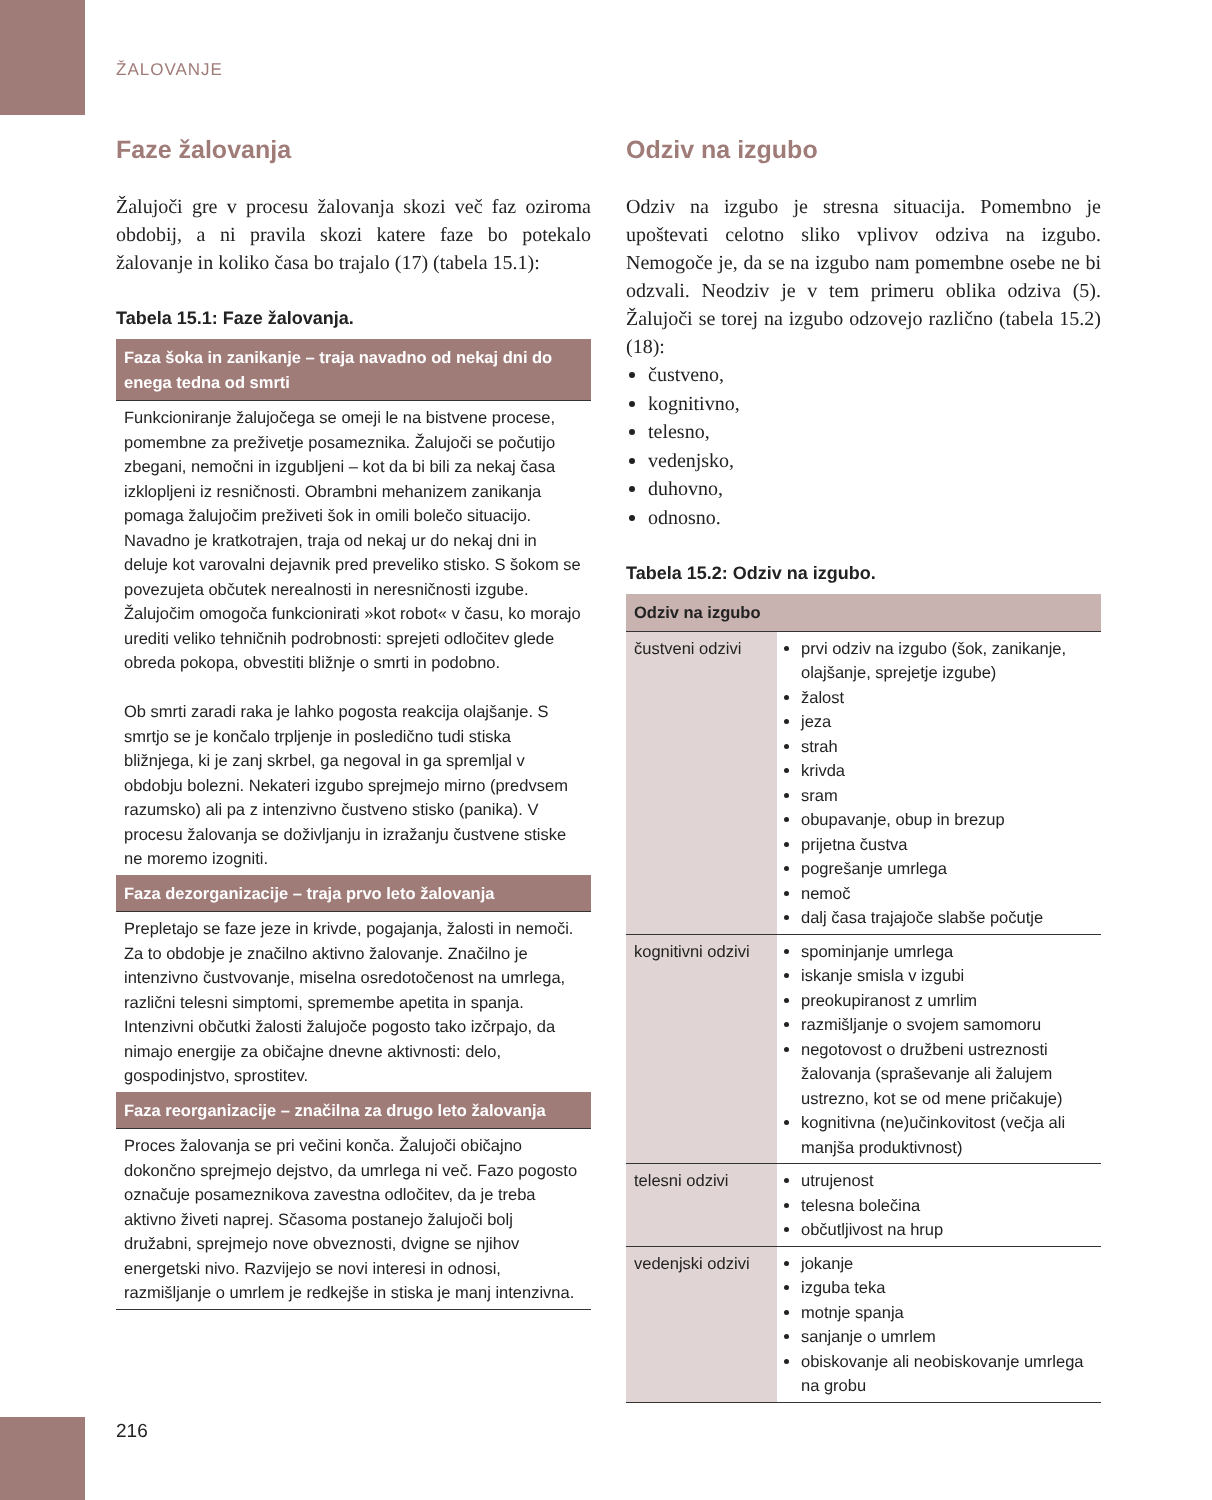ŽALOVANJE
Faze žalovanja
Žalujoči gre v procesu žalovanja skozi več faz oziroma obdobij, a ni pravila skozi katere faze bo potekalo žalovanje in koliko časa bo trajalo (17) (tabela 15.1):
Tabela 15.1: Faze žalovanja.
| Faza šoka in zanikanje – traja navadno od nekaj dni do enega tedna od smrti |
| --- |
| Funkcioniranje žalujočega se omeji le na bistvene procese, pomembne za preživetje posameznika. Žalujoči se počutijo zbegani, nemočni in izgubljeni – kot da bi bili za nekaj časa izklopljeni iz resničnosti. Obrambni mehanizem zanikanja pomaga žalujočim preživeti šok in omili bolečo situacijo. Navadno je kratkotrajen, traja od nekaj ur do nekaj dni in deluje kot varovalni dejavnik pred preveliko stisko. S šokom se povezujeta občutek nerealnosti in neresničnosti izgube. Žalujočim omogoča funkcionirati »kot robot« v času, ko morajo urediti veliko tehničnih podrobnosti: sprejeti odločitev glede obreda pokopa, obvestiti bližnje o smrti in podobno. Ob smrti zaradi raka je lahko pogosta reakcija olajšanje. S smrtjo se je končalo trpljenje in posledično tudi stiska bližnjega, ki je zanj skrbel, ga negoval in ga spremljal v obdobju bolezni. Nekateri izgubo sprejmejo mirno (predvsem razumsko) ali pa z intenzivno čustveno stisko (panika). V procesu žalovanja se doživljanju in izražanju čustvene stiske ne moremo izogniti. |
| Faza dezorganizacije – traja prvo leto žalovanja |
| Prepletajo se faze jeze in krivde, pogajanja, žalosti in nemoči. Za to obdobje je značilno aktivno žalovanje. Značilno je intenzivno čustvovanje, miselna osredotočenost na umrlega, različni telesni simptomi, spremembe apetita in spanja. Intenzivni občutki žalosti žalujoče pogosto tako izčrpajo, da nimajo energije za običajne dnevne aktivnosti: delo, gospodinjstvo, sprostitev. |
| Faza reorganizacije – značilna za drugo leto žalovanja |
| Proces žalovanja se pri večini konča. Žalujoči običajno dokončno sprejmejo dejstvo, da umrlega ni več. Fazo pogosto označuje posameznikova zavestna odločitev, da je treba aktivno živeti naprej. Sčasoma postanejo žalujoči bolj družabni, sprejmejo nove obveznosti, dvigne se njihov energetski nivo. Razvijejo se novi interesi in odnosi, razmišljanje o umrlem je redkejše in stiska je manj intenzivna. |
Odziv na izgubo
Odziv na izgubo je stresna situacija. Pomembno je upoštevati celotno sliko vplivov odziva na izgubo. Nemogoče je, da se na izgubo nam pomembne osebe ne bi odzvali. Neodziv je v tem primeru oblika odziva (5). Žalujoči se torej na izgubo odzovejo različno (tabela 15.2) (18):
čustveno,
kognitivno,
telesno,
vedenjsko,
duhovno,
odnosno.
Tabela 15.2: Odziv na izgubo.
| Odziv na izgubo | |
| --- | --- |
| čustveni odzivi | prvi odziv na izgubo (šok, zanikanje, olajšanje, sprejetje izgube) žalost jeza strah krivda sram obupavanje, obup in brezup prijetna čustva pogrešanje umrlega nemoč dalj časa trajajoče slabše počutje |
| kognitivni odzivi | spominjanje umrlega iskanje smisla v izgubi preokupiranost z umrlim razmišljanje o svojem samomoru negotovost o družbeni ustreznosti žalovanja (spraševanje ali žalujem ustrezno, kot se od mene pričakuje) kognitivna (ne)učinkovitost (večja ali manjša produktivnost) |
| telesni odzivi | utrujenost telesna bolečina občutljivost na hrup |
| vedenjski odzivi | jokanje izguba teka motnje spanja sanjanje o umrlem obiskovanje ali neobiskovanje umrlega na grobu |
216